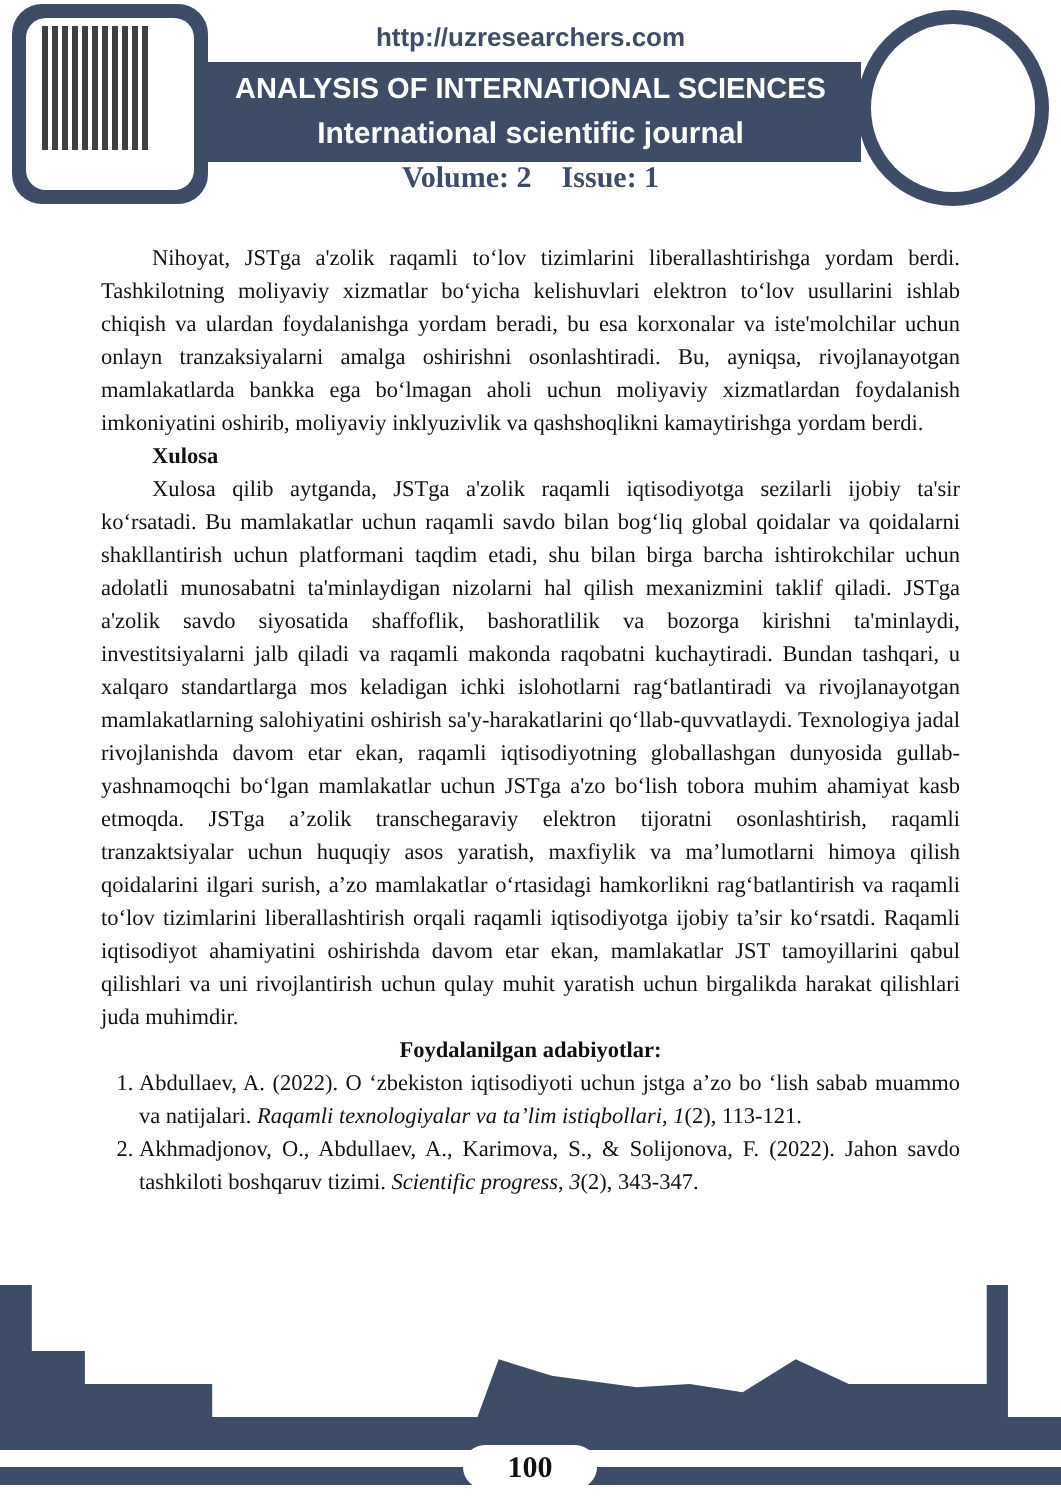http://uzresearchers.com
ANALYSIS OF INTERNATIONAL SCIENCES
International scientific journal
Volume: 2 Issue: 1
Nihoyat, JSTga a'zolik raqamli to‘lov tizimlarini liberallashtirishga yordam berdi. Tashkilotning moliyaviy xizmatlar bo‘yicha kelishuvlari elektron to‘lov usullarini ishlab chiqish va ulardan foydalanishga yordam beradi, bu esa korxonalar va iste'molchilar uchun onlayn tranzaksiyalarni amalga oshirishni osonlashtiradi. Bu, ayniqsa, rivojlanayotgan mamlakatlarda bankka ega bo‘lmagan aholi uchun moliyaviy xizmatlardan foydalanish imkoniyatini oshirib, moliyaviy inklyuzivlik va qashshoqlikni kamaytirishga yordam berdi.
Xulosa
Xulosa qilib aytganda, JSTga a'zolik raqamli iqtisodiyotga sezilarli ijobiy ta'sir ko‘rsatadi. Bu mamlakatlar uchun raqamli savdo bilan bog‘liq global qoidalar va qoidalarni shakllantirish uchun platformani taqdim etadi, shu bilan birga barcha ishtirokchilar uchun adolatli munosabatni ta'minlaydigan nizolarni hal qilish mexanizmini taklif qiladi. JSTga a'zolik savdo siyosatida shaffoflik, bashoratlilik va bozorga kirishni ta'minlaydi, investitsiyalarni jalb qiladi va raqamli makonda raqobatni kuchaytiradi. Bundan tashqari, u xalqaro standartlarga mos keladigan ichki islohotlarni rag‘batlantiradi va rivojlanayotgan mamlakatlarning salohiyatini oshirish sa'y-harakatlarini qo‘llab-quvvatlaydi. Texnologiya jadal rivojlanishda davom etar ekan, raqamli iqtisodiyotning globallashgan dunyosida gullab-yashnamoqchi bo‘lgan mamlakatlar uchun JSTga a'zo bo‘lish tobora muhim ahamiyat kasb etmoqda. JSTga a’zolik transchegaraviy elektron tijoratni osonlashtirish, raqamli tranzaktsiyalar uchun huquqiy asos yaratish, maxfiylik va ma’lumotlarni himoya qilish qoidalarini ilgari surish, a’zo mamlakatlar o‘rtasidagi hamkorlikni rag‘batlantirish va raqamli to‘lov tizimlarini liberallashtirish orqali raqamli iqtisodiyotga ijobiy ta’sir ko‘rsatdi. Raqamli iqtisodiyot ahamiyatini oshirishda davom etar ekan, mamlakatlar JST tamoyillarini qabul qilishlari va uni rivojlantirish uchun qulay muhit yaratish uchun birgalikda harakat qilishlari juda muhimdir.
Foydalanilgan adabiyotlar:
1. Abdullaev, A. (2022). O ‘zbekiston iqtisodiyoti uchun jstga a’zo bo ‘lish sabab muammo va natijalari. Raqamli texnologiyalar va ta’lim istiqbollari, 1(2), 113-121.
2. Akhmadjonov, O., Abdullaev, A., Karimova, S., & Solijonova, F. (2022). Jahon savdo tashkiloti boshqaruv tizimi. Scientific progress, 3(2), 343-347.
100